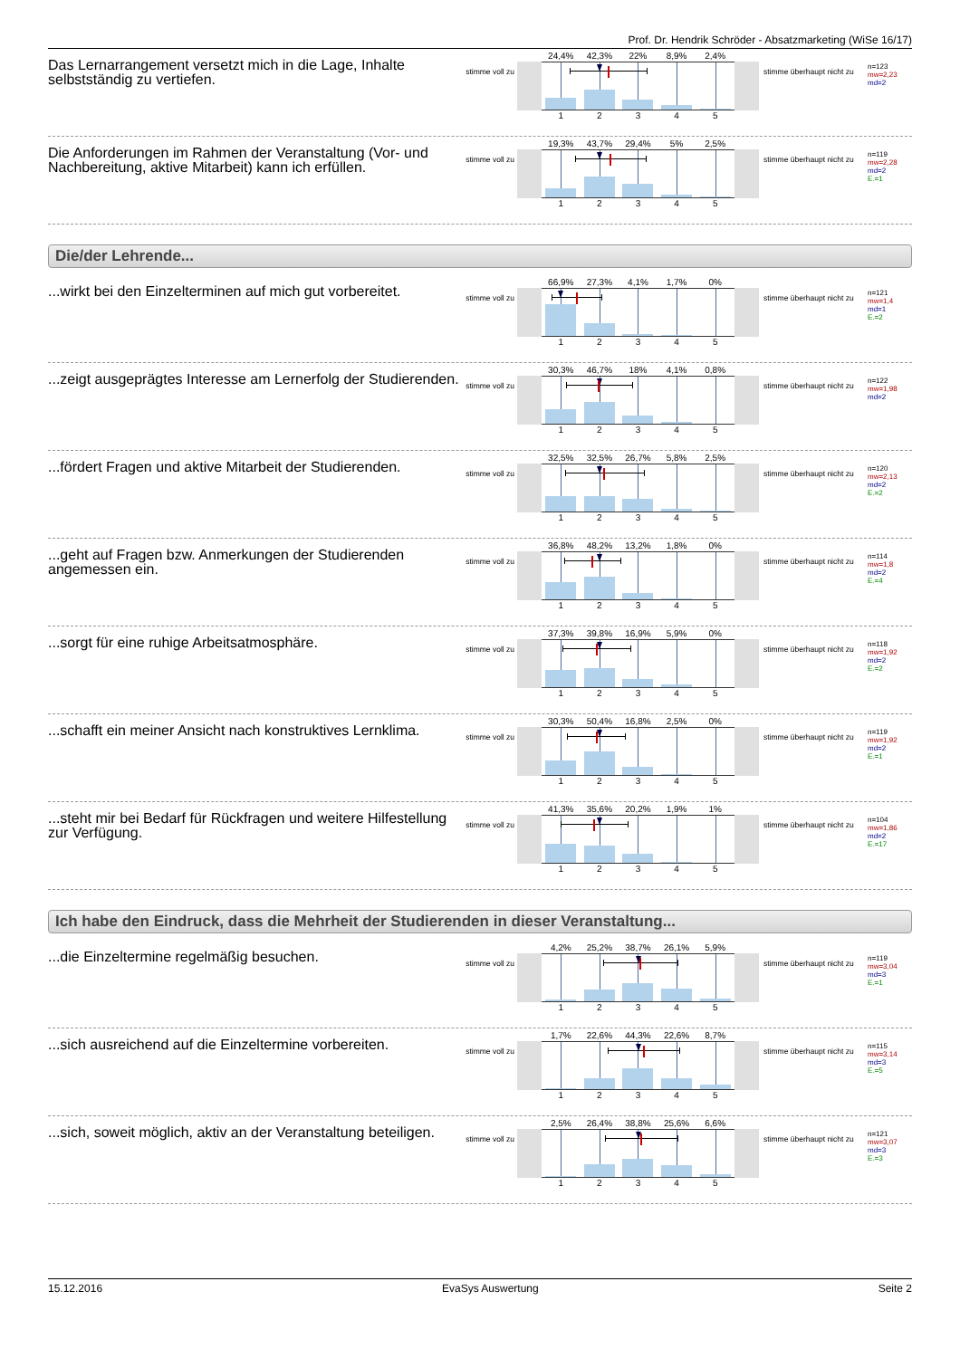Prof. Dr. Hendrik Schröder - Absatzmarketing (WiSe 16/17)
Das Lernarrangement versetzt mich in die Lage, Inhalte selbstständig zu vertiefen.
stimme voll zu
24,4% 42,3% 22% 8,9% 2,4%
1 2 3 4 5
stimme überhaupt nicht zu
n=123
mw=2,23
md=2
Die Anforderungen im Rahmen der Veranstaltung (Vor- und Nachbereitung, aktive Mitarbeit) kann ich erfüllen.
stimme voll zu
19,3% 43,7% 29,4% 5% 2,5%
1 2 3 4 5
stimme überhaupt nicht zu
n=119
mw=2,28
md=2
E.=1
Die/der Lehrende...
...wirkt bei den Einzelterminen auf mich gut vorbereitet.
stimme voll zu
66,9% 27,3% 4,1% 1,7% 0%
1 2 3 4 5
stimme überhaupt nicht zu
n=121
mw=1,4
md=1
E.=2
...zeigt ausgeprägtes Interesse am Lernerfolg der Studierenden.
stimme voll zu
30,3% 46,7% 18% 4,1% 0,8%
1 2 3 4 5
stimme überhaupt nicht zu
n=122
mw=1,98
md=2
...fördert Fragen und aktive Mitarbeit der Studierenden.
stimme voll zu
32,5% 32,5% 26,7% 5,8% 2,5%
1 2 3 4 5
stimme überhaupt nicht zu
n=120
mw=2,13
md=2
E.=2
...geht auf Fragen bzw. Anmerkungen der Studierenden angemessen ein.
stimme voll zu
36,8% 48,2% 13,2% 1,8% 0%
1 2 3 4 5
stimme überhaupt nicht zu
n=114
mw=1,8
md=2
E.=4
...sorgt für eine ruhige Arbeitsatmosphäre.
stimme voll zu
37,3% 39,8% 16,9% 5,9% 0%
1 2 3 4 5
stimme überhaupt nicht zu
n=118
mw=1,92
md=2
E.=2
...schafft ein meiner Ansicht nach konstruktives Lernklima.
stimme voll zu
30,3% 50,4% 16,8% 2,5% 0%
1 2 3 4 5
stimme überhaupt nicht zu
n=119
mw=1,92
md=2
E.=1
...steht mir bei Bedarf für Rückfragen und weitere Hilfestellung zur Verfügung.
stimme voll zu
41,3% 35,6% 20,2% 1,9% 1%
1 2 3 4 5
stimme überhaupt nicht zu
n=104
mw=1,86
md=2
E.=17
Ich habe den Eindruck, dass die Mehrheit der Studierenden in dieser Veranstaltung...
...die Einzeltermine regelmäßig besuchen.
stimme voll zu
4,2% 25,2% 38,7% 26,1% 5,9%
1 2 3 4 5
stimme überhaupt nicht zu
n=119
mw=3,04
md=3
E.=1
...sich ausreichend auf die Einzeltermine vorbereiten.
stimme voll zu
1,7% 22,6% 44,3% 22,6% 8,7%
1 2 3 4 5
stimme überhaupt nicht zu
n=115
mw=3,14
md=3
E.=5
...sich, soweit möglich, aktiv an der Veranstaltung beteiligen.
stimme voll zu
2,5% 26,4% 38,8% 25,6% 6,6%
1 2 3 4 5
stimme überhaupt nicht zu
n=121
mw=3,07
md=3
E.=3
15.12.2016 EvaSys Auswertung Seite 2